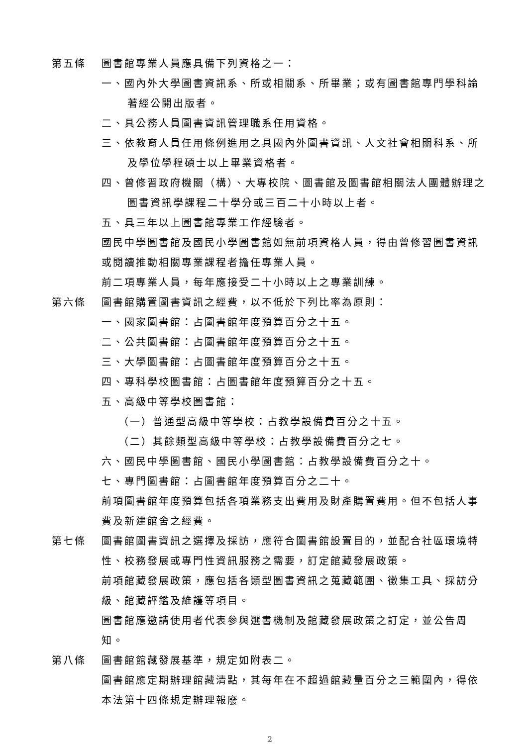第五條 圖書館專業人員應具備下列資格之一：
一、國內外大學圖書資訊系、所或相關系、所畢業；或有圖書館專門學科論著經公開出版者。
二、具公務人員圖書資訊管理職系任用資格。
三、依教育人員任用條例進用之具國內外圖書資訊、人文社會相關科系、所及學位學程碩士以上畢業資格者。
四、曾修習政府機關（構）、大專校院、圖書館及圖書館相關法人團體辦理之圖書資訊學課程二十學分或三百二十小時以上者。
五、具三年以上圖書館專業工作經驗者。
國民中學圖書館及國民小學圖書館如無前項資格人員，得由曾修習圖書資訊或閱讀推動相關專業課程者擔任專業人員。
前二項專業人員，每年應接受二十小時以上之專業訓練。
第六條 圖書館購置圖書資訊之經費，以不低於下列比率為原則：
一、國家圖書館：占圖書館年度預算百分之十五。
二、公共圖書館：占圖書館年度預算百分之十五。
三、大學圖書館：占圖書館年度預算百分之十五。
四、專科學校圖書館：占圖書館年度預算百分之十五。
五、高級中等學校圖書館：
（一）普通型高級中等學校：占教學設備費百分之十五。
（二）其餘類型高級中等學校：占教學設備費百分之七。
六、國民中學圖書館、國民小學圖書館：占教學設備費百分之十。
七、專門圖書館：占圖書館年度預算百分之二十。
前項圖書館年度預算包括各項業務支出費用及財產購置費用。但不包括人事費及新建館舍之經費。
第七條 圖書館圖書資訊之選擇及採訪，應符合圖書館設置目的，並配合社區環境特性、校務發展或專門性資訊服務之需要，訂定館藏發展政策。
前項館藏發展政策，應包括各類型圖書資訊之蒐藏範圍、徵集工具、採訪分級、館藏評鑑及維護等項目。
圖書館應邀請使用者代表參與選書機制及館藏發展政策之訂定，並公告周知。
第八條 圖書館館藏發展基準，規定如附表二。
圖書館應定期辦理館藏清點，其每年在不超過館藏量百分之三範圍內，得依本法第十四條規定辦理報廢。
2